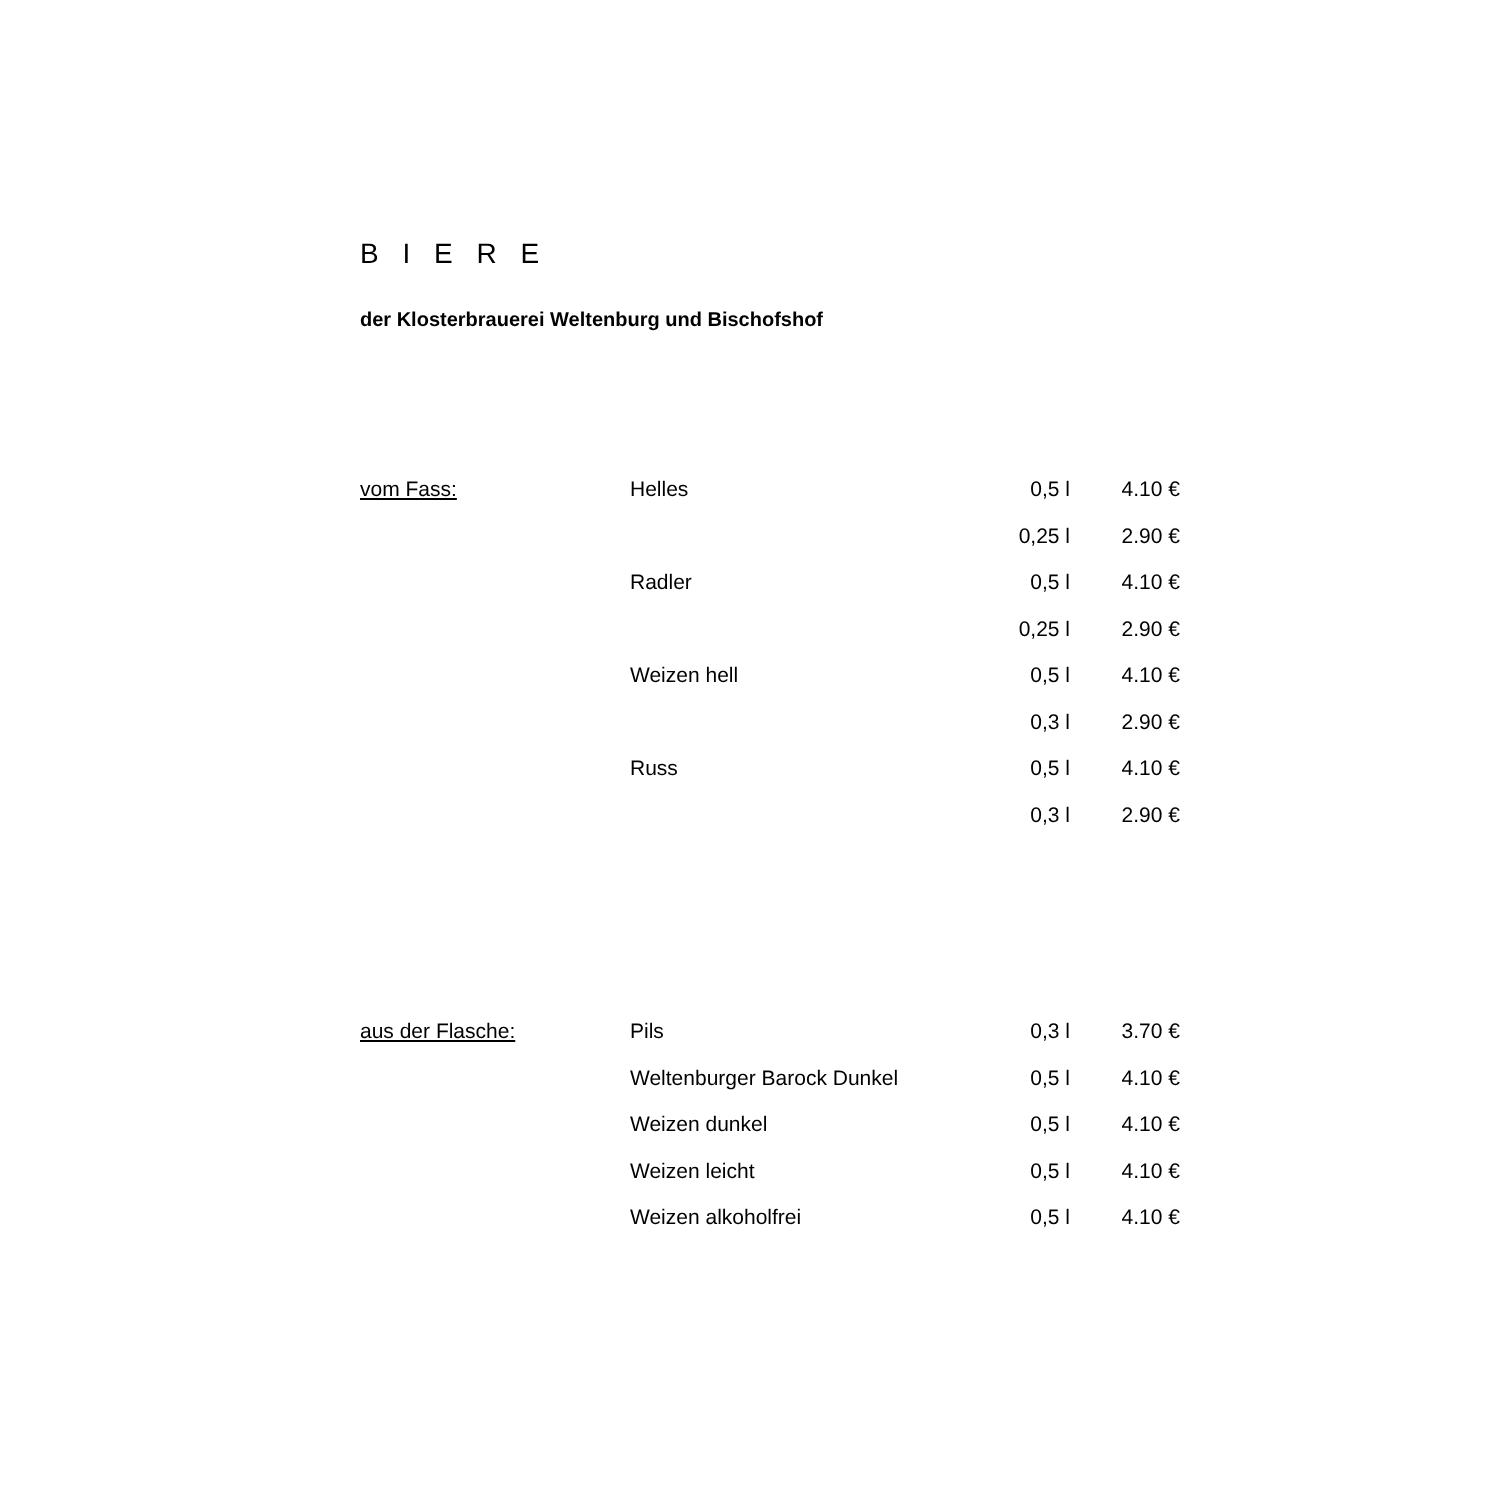B I E R E
der Klosterbrauerei Weltenburg und Bischofshof
| vom Fass: | Helles | 0,5 l | 4.10 € |
| | | 0,25 l | 2.90 € |
| | Radler | 0,5 l | 4.10 € |
| | | 0,25 l | 2.90 € |
| | Weizen hell | 0,5 l | 4.10 € |
| | | 0,3 l | 2.90 € |
| | Russ | 0,5 l | 4.10 € |
| | | 0,3 l | 2.90 € |
| aus der Flasche: | Pils | 0,3 l | 3.70 € |
| | Weltenburger Barock Dunkel | 0,5 l | 4.10 € |
| | Weizen dunkel | 0,5 l | 4.10 € |
| | Weizen leicht | 0,5 l | 4.10 € |
| | Weizen alkoholfrei | 0,5 l | 4.10 € |